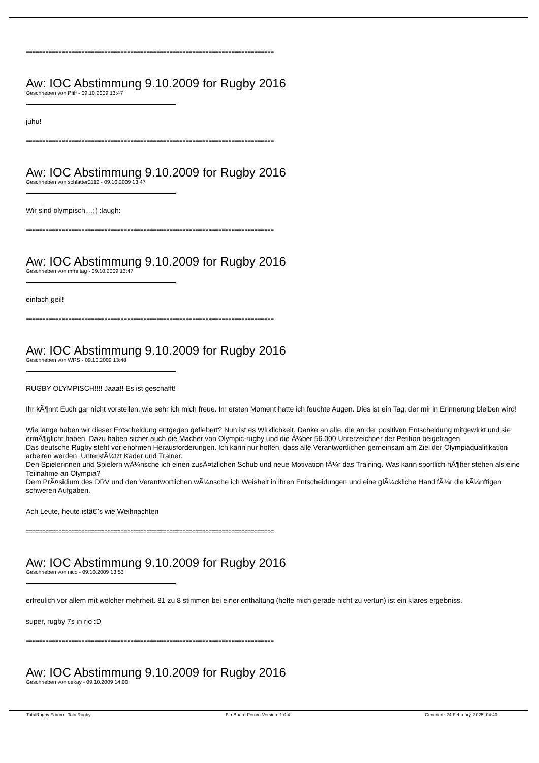============================================================================
Aw: IOC Abstimmung 9.10.2009 for Rugby 2016
Geschrieben von Pfiff - 09.10.2009 13:47
juhu!
============================================================================
Aw: IOC Abstimmung 9.10.2009 for Rugby 2016
Geschrieben von schlatter2112 - 09.10.2009 13:47
Wir sind olympisch....;) :laugh:
============================================================================
Aw: IOC Abstimmung 9.10.2009 for Rugby 2016
Geschrieben von mfreitag - 09.10.2009 13:47
einfach geil!
============================================================================
Aw: IOC Abstimmung 9.10.2009 for Rugby 2016
Geschrieben von WRS - 09.10.2009 13:48
RUGBY OLYMPISCH!!!! Jaaa!! Es ist geschafft!
Ihr kÃ¶nnt Euch gar nicht vorstellen, wie sehr ich mich freue. Im ersten Moment hatte ich feuchte Augen. Dies ist ein Tag, der mir in Erinnerung bleiben wird!
Wie lange haben wir dieser Entscheidung entgegen gefiebert? Nun ist es Wirklichkeit. Danke an alle, die an der positiven Entscheidung mitgewirkt und sie ermÃ¶glicht haben. Dazu haben sicher auch die Macher von Olympic-rugby und die Ã¼ber 56.000 Unterzeichner der Petition beigetragen.
Das deutsche Rugby steht vor enormen Herausforderungen. Ich kann nur hoffen, dass alle Verantwortlichen gemeinsam am Ziel der Olympiaqualifikation arbeiten werden. UnterstÃ¼tzt Kader und Trainer.
Den Spielerinnen und Spielern wÃ¼nsche ich einen zusÃ¤tzlichen Schub und neue Motivation fÃ¼r das Training. Was kann sportlich hÃ¶her stehen als eine Teilnahme an Olympia?
Dem PrÃ¤sidium des DRV und den Verantwortlichen wÃ¼nsche ich Weisheit in ihren Entscheidungen und eine glÃ¼ckliche Hand fÃ¼r die kÃ¼nftigen schweren Aufgaben.
Ach Leute, heute istâ€˜s wie Weihnachten
============================================================================
Aw: IOC Abstimmung 9.10.2009 for Rugby 2016
Geschrieben von nico - 09.10.2009 13:53
erfreulich vor allem mit welcher mehrheit. 81 zu 8 stimmen bei einer enthaltung (hoffe mich gerade nicht zu vertun) ist ein klares ergebniss.
super, rugby 7s in rio :D
============================================================================
Aw: IOC Abstimmung 9.10.2009 for Rugby 2016
Geschrieben von cekay - 09.10.2009 14:00
TotalRugby Forum - TotalRugby FireBoard-Forum-Version: 1.0.4 Generiert: 24 February, 2025, 04:40